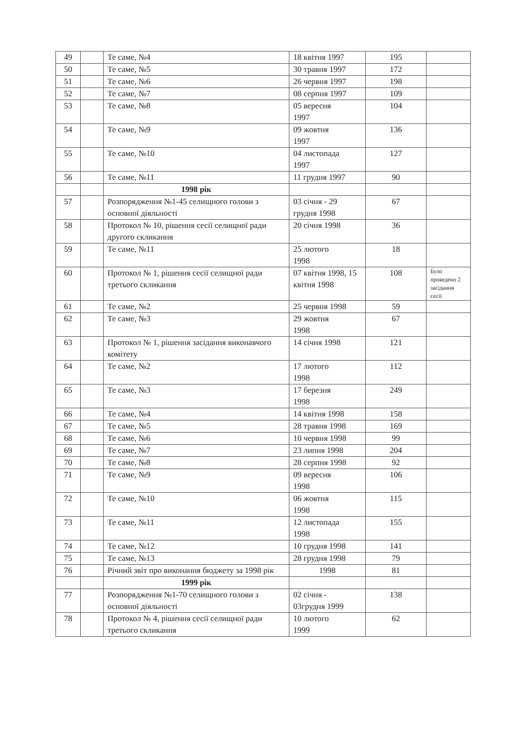| 49 | | Те саме, №4 | 18 квітня 1997 | 195 | |
| 50 | | Те саме, №5 | 30 травня 1997 | 172 | |
| 51 | | Те саме, №6 | 26 червня 1997 | 198 | |
| 52 | | Те саме, №7 | 08 серпня 1997 | 109 | |
| 53 | | Те саме, №8 | 05 вересня 1997 | 104 | |
| 54 | | Те саме, №9 | 09 жовтня 1997 | 136 | |
| 55 | | Те саме, №10 | 04 листопада 1997 | 127 | |
| 56 | | Те саме, №11 | 11 грудня 1997 | 90 | |
| | | 1998 рік | | | |
| 57 | | Розпорядження №1-45 селищного голови з основної діяльності | 03 січня - 29 грудня 1998 | 67 | |
| 58 | | Протокол № 10, рішення сесії селищної ради другого скликання | 20 січня 1998 | 36 | |
| 59 | | Те саме, №11 | 25 лютого 1998 | 18 | |
| 60 | | Протокол № 1, рішення сесії селищної ради третього скликання | 07 квітня 1998, 15 квітня 1998 | 108 | Було проведено 2 засідання сесії |
| 61 | | Те саме, №2 | 25 червня 1998 | 59 | |
| 62 | | Те саме, №3 | 29 жовтня 1998 | 67 | |
| 63 | | Протокол № 1, рішення засідання виконавчого комітету | 14 січня 1998 | 121 | |
| 64 | | Те саме, №2 | 17 лютого 1998 | 112 | |
| 65 | | Те саме, №3 | 17 березня 1998 | 249 | |
| 66 | | Те саме, №4 | 14 квітня 1998 | 158 | |
| 67 | | Те саме, №5 | 28 травня 1998 | 169 | |
| 68 | | Те саме, №6 | 10 червня 1998 | 99 | |
| 69 | | Те саме, №7 | 23 липня 1998 | 204 | |
| 70 | | Те саме, №8 | 28 серпня 1998 | 92 | |
| 71 | | Те саме, №9 | 09 вересня 1998 | 106 | |
| 72 | | Те саме, №10 | 06 жовтня 1998 | 115 | |
| 73 | | Те саме, №11 | 12 листопада 1998 | 155 | |
| 74 | | Те саме, №12 | 10 грудня 1998 | 141 | |
| 75 | | Те саме, №13 | 28 грудня 1998 | 79 | |
| 76 | | Річний звіт про виконання бюджету за 1998 рік | 1998 | 81 | |
| | | 1999 рік | | | |
| 77 | | Розпорядження №1-70 селищного голови з основної діяльності | 02 січня - 03грудня 1999 | 138 | |
| 78 | | Протокол № 4, рішення сесії селищної ради третього скликання | 10 лютого 1999 | 62 | |